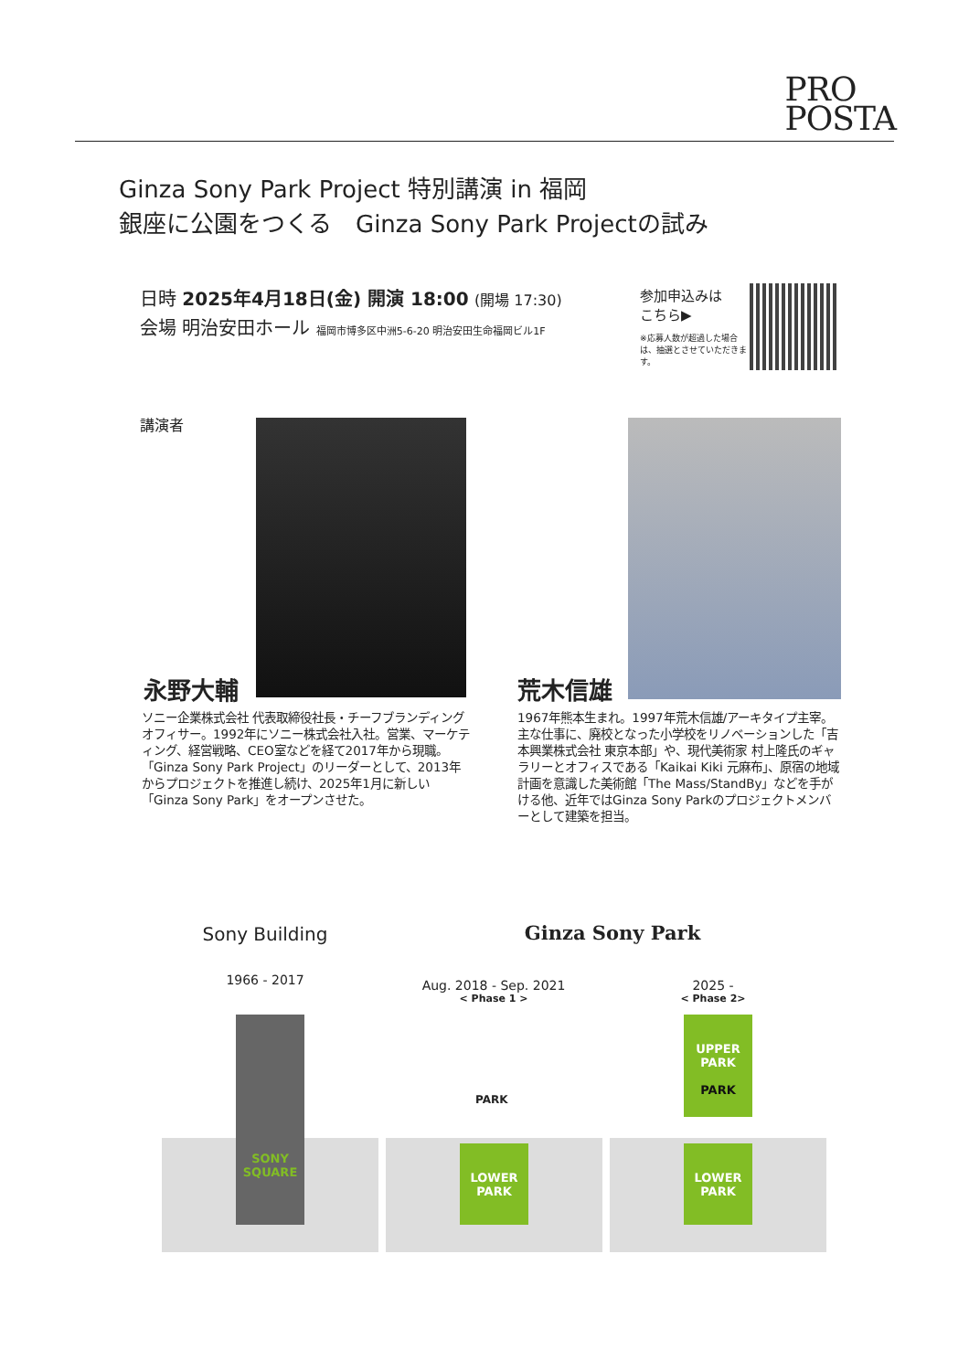PRO
POSTA
Ginza Sony Park Project 特別講演 in 福岡
銀座に公園をつくる　Ginza Sony Park Projectの試み
日時 2025年4月18日(金) 開演 18:00 (開場 17:30)
会場 明治安田ホール 福岡市博多区中洲5-6-20 明治安田生命福岡ビル1F
参加申込みは
こちら▶
※応募人数が超過した場合は、抽選とさせていただきます。
講演者
永野大輔 荒木信雄
ソニー企業株式会社 代表取締役社長・チーフブランディングオフィサー。1992年にソニー株式会社入社。営業、マーケティング、経営戦略、CEO室などを経て2017年から現職。「Ginza Sony Park Project」のリーダーとして、2013年からプロジェクトを推進し続け、2025年1月に新しい「Ginza Sony Park」をオープンさせた。
1967年熊本生まれ。1997年荒木信雄/アーキタイプ主宰。主な仕事に、廃校となった小学校をリノベーションした「吉本興業株式会社 東京本部」や、現代美術家 村上隆氏のギャラリーとオフィスである「Kaikai Kiki 元麻布」、原宿の地域計画を意識した美術館「The Mass/StandBy」などを手がける他、近年ではGinza Sony Parkのプロジェクトメンバーとして建築を担当。
Sony Building
1966 - 2017
Ginza Sony Park
Aug. 2018 - Sep. 2021
< Phase 1 >
2025 -
< Phase 2>
SONY
SQUARE
LOWER
PARK
PARK
UPPER
PARK
PARK
LOWER
PARK